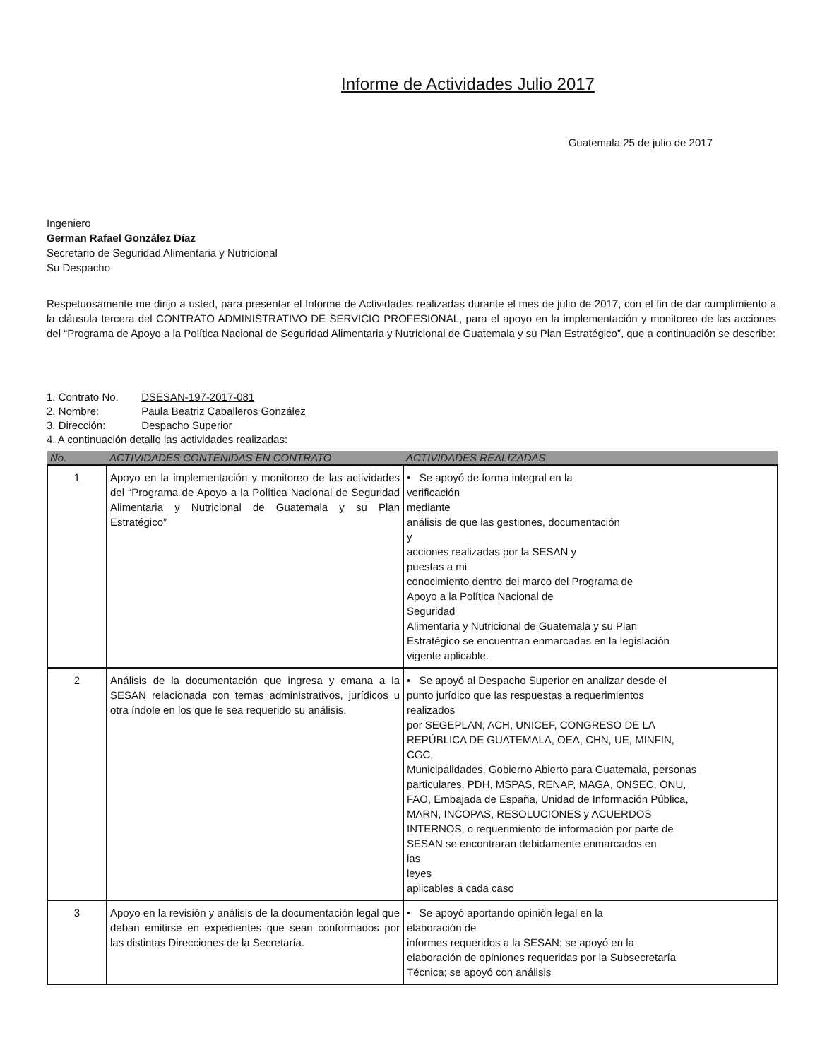Informe de Actividades Julio 2017
Guatemala 25 de julio de 2017
Ingeniero
German Rafael González Díaz
Secretario de Seguridad Alimentaria y Nutricional
Su Despacho
Respetuosamente me dirijo a usted, para presentar el Informe de Actividades realizadas durante el mes de julio de 2017, con el fin de dar cumplimiento a la cláusula tercera del CONTRATO ADMINISTRATIVO DE SERVICIO PROFESIONAL, para el apoyo en la implementación y monitoreo de las acciones del “Programa de Apoyo a la Política Nacional de Seguridad Alimentaria y Nutricional de Guatemala y su Plan Estratégico”, que a continuación se describe:
1. Contrato No. DSESAN-197-2017-081
2. Nombre: Paula Beatriz Caballeros González
3. Dirección: Despacho Superior
4. A continuación detallo las actividades realizadas:
| No. | ACTIVIDADES CONTENIDAS EN CONTRATO | ACTIVIDADES REALIZADAS |
| --- | --- | --- |
| 1 | Apoyo en la implementación y monitoreo de las actividades del “Programa de Apoyo a la Política Nacional de Seguridad Alimentaria y Nutricional de Guatemala y su Plan Estratégico” | • Se apoyó de forma integral en la verificación mediante análisis de que las gestiones, documentación y acciones realizadas por la SESAN y puestas a mi conocimiento dentro del marco del Programa de Apoyo a la Política Nacional de Seguridad Alimentaria y Nutricional de Guatemala y su Plan Estratégico se encuentran enmarcadas en la legislación vigente aplicable. |
| 2 | Análisis de la documentación que ingresa y emana a la SESAN relacionada con temas administrativos, jurídicos u otra índole en los que le sea requerido su análisis. | • Se apoyó al Despacho Superior en analizar desde el punto jurídico que las respuestas a requerimientos realizados por SEGEPLAN, ACH, UNICEF, CONGRESO DE LA REPÚBLICA DE GUATEMALA, OEA, CHN, UE, MINFIN, CGC, Municipalidades, Gobierno Abierto para Guatemala, personas particulares, PDH, MSPAS, RENAP, MAGA, ONSEC, ONU, FAO, Embajada de España, Unidad de Información Pública, MARN, INCOPAS, RESOLUCIONES y ACUERDOS INTERNOS, o requerimiento de información por parte de SESAN se encontraran debidamente enmarcados en las leyes aplicables a cada caso |
| 3 | Apoyo en la revisión y análisis de la documentación legal que deban emitirse en expedientes que sean conformados por las distintas Direcciones de la Secretaría. | • Se apoyó aportando opinión legal en la elaboración de informes requeridos a la SESAN; se apoyó en la elaboración de opiniones requeridas por la Subsecretaría Técnica; se apoyó con análisis |